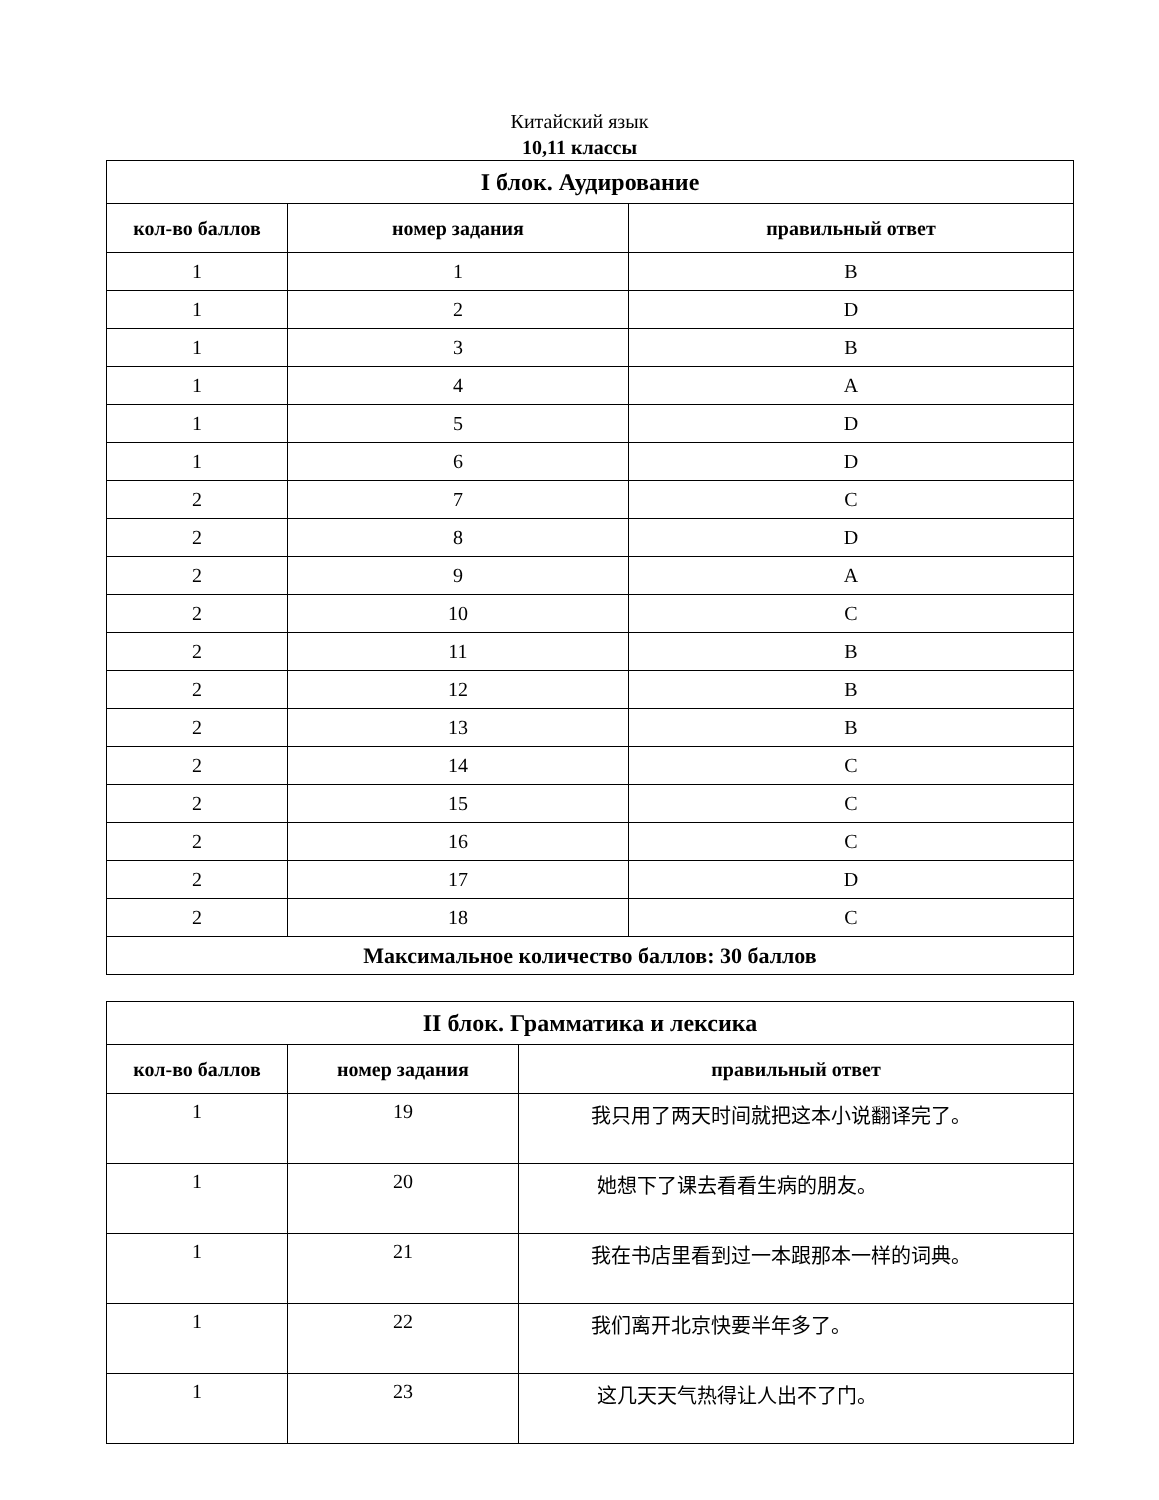Китайский язык
10,11 классы
| I блок. Аудирование | | |
| --- | --- | --- |
| кол-во баллов | номер задания | правильный ответ |
| 1 | 1 | B |
| 1 | 2 | D |
| 1 | 3 | B |
| 1 | 4 | A |
| 1 | 5 | D |
| 1 | 6 | D |
| 2 | 7 | C |
| 2 | 8 | D |
| 2 | 9 | A |
| 2 | 10 | C |
| 2 | 11 | B |
| 2 | 12 | B |
| 2 | 13 | B |
| 2 | 14 | C |
| 2 | 15 | C |
| 2 | 16 | C |
| 2 | 17 | D |
| 2 | 18 | C |
| Максимальное количество баллов: 30 баллов | | |
| II блок. Грамматика и лексика | | |
| --- | --- | --- |
| кол-во баллов | номер задания | правильный ответ |
| 1 | 19 | 我只用了两天时间就把这本小说翻译完了。 |
| 1 | 20 | 她想下了课去看看生病的朋友。 |
| 1 | 21 | 我在书店里看到过一本跟那本一样的词典。 |
| 1 | 22 | 我们离开北京快要半年多了。 |
| 1 | 23 | 这几天天气热得让人出不了门。 |